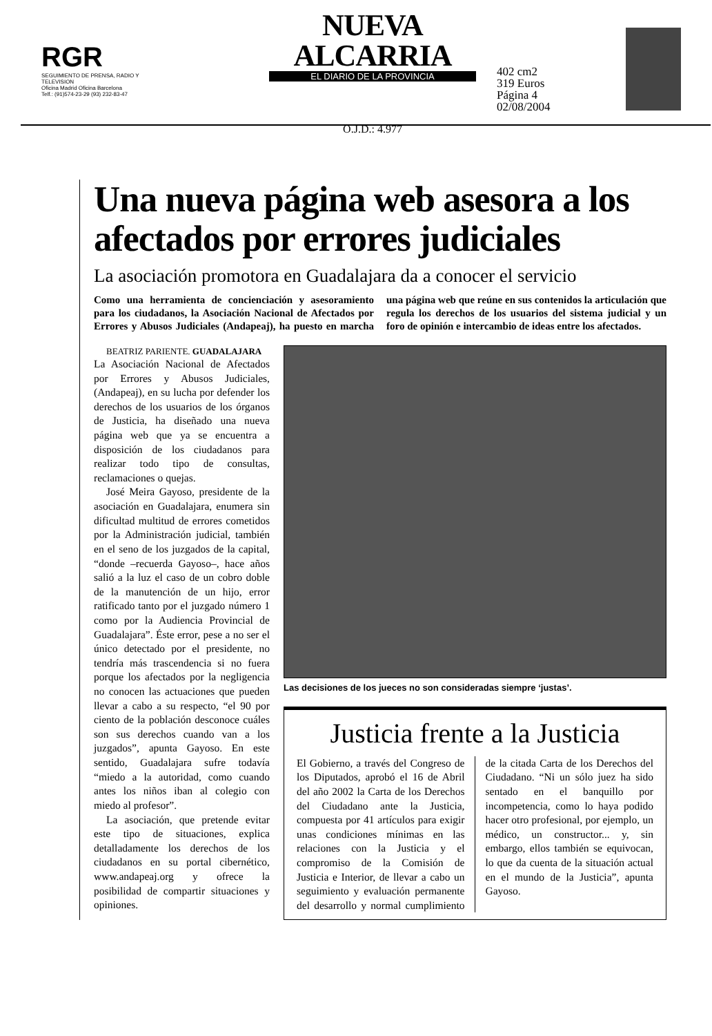RGR
SEGUIMIENTO DE PRENSA, RADIO Y TELEVISION
Oficina Madrid Oficina Barcelona
Telf.: (91)574-23-29 (93) 232-83-47
NUEVA ALCARRIA
EL DIARIO DE LA PROVINCIA
O.J.D.: 4.977
402 cm2
319 Euros
Página 4
02/08/2004
Una nueva página web asesora a los afectados por errores judiciales
La asociación promotora en Guadalajara da a conocer el servicio
Como una herramienta de concienciación y asesoramiento para los ciudadanos, la Asociación Nacional de Afectados por Errores y Abusos Judiciales (Andapeaj), ha puesto en marcha una página web que reúne en sus contenidos la articulación que regula los derechos de los usuarios del sistema judicial y un foro de opinión e intercambio de ideas entre los afectados.
BEATRIZ PARIENTE. GUADALAJARA
La Asociación Nacional de Afectados por Errores y Abusos Judiciales, (Andapeaj), en su lucha por defender los derechos de los usuarios de los órganos de Justicia, ha diseñado una nueva página web que ya se encuentra a disposición de los ciudadanos para realizar todo tipo de consultas, reclamaciones o quejas.
José Meira Gayoso, presidente de la asociación en Guadalajara, enumera sin dificultad multitud de errores cometidos por la Administración judicial, también en el seno de los juzgados de la capital, “donde –recuerda Gayoso–, hace años salió a la luz el caso de un cobro doble de la manutención de un hijo, error ratificado tanto por el juzgado número 1 como por la Audiencia Provincial de Guadalajara”. Éste error, pese a no ser el único detectado por el presidente, no tendría más trascendencia si no fuera porque los afectados por la negligencia no conocen las actuaciones que pueden llevar a cabo a su respecto, “el 90 por ciento de la población desconoce cuáles son sus derechos cuando van a los juzgados”, apunta Gayoso. En este sentido, Guadalajara sufre todavía “miedo a la autoridad, como cuando antes los niños iban al colegio con miedo al profesor”.
La asociación, que pretende evitar este tipo de situaciones, explica detalladamente los derechos de los ciudadanos en su portal cibernético, www.andapeaj.org y ofrece la posibilidad de compartir situaciones y opiniones.
Las decisiones de los jueces no son consideradas siempre ‘justas’.
Justicia frente a la Justicia
El Gobierno, a través del Congreso de los Diputados, aprobó el 16 de Abril del año 2002 la Carta de los Derechos del Ciudadano ante la Justicia, compuesta por 41 artículos para exigir unas condiciones mínimas en las relaciones con la Justicia y el compromiso de la Comisión de Justicia e Interior, de llevar a cabo un seguimiento y evaluación permanente del desarrollo y normal cumplimiento de la citada Carta de los Derechos del Ciudadano. “Ni un sólo juez ha sido sentado en el banquillo por incompetencia, como lo haya podido hacer otro profesional, por ejemplo, un médico, un constructor... y, sin embargo, ellos también se equivocan, lo que da cuenta de la situación actual en el mundo de la Justicia”, apunta Gayoso.